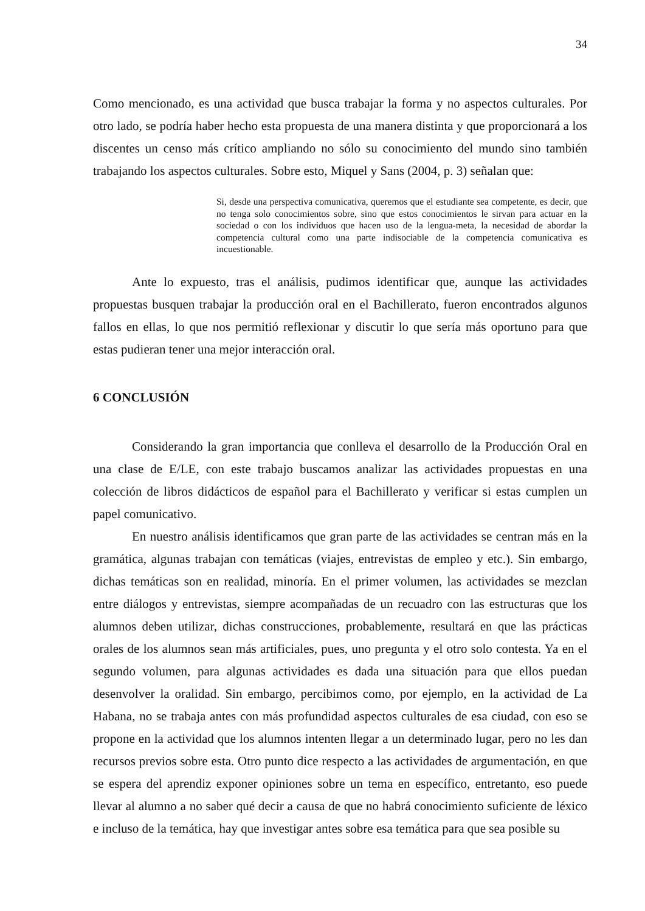34
Como mencionado, es una actividad que busca trabajar la forma y no aspectos culturales. Por otro lado, se podría haber hecho esta propuesta de una manera distinta y que proporcionará a los discentes un censo más crítico ampliando no sólo su conocimiento del mundo sino también trabajando los aspectos culturales. Sobre esto, Miquel y Sans (2004, p. 3) señalan que:
Si, desde una perspectiva comunicativa, queremos que el estudiante sea competente, es decir, que no tenga solo conocimientos sobre, sino que estos conocimientos le sirvan para actuar en la sociedad o con los individuos que hacen uso de la lengua-meta, la necesidad de abordar la competencia cultural como una parte indisociable de la competencia comunicativa es incuestionable.
Ante lo expuesto, tras el análisis, pudimos identificar que, aunque las actividades propuestas busquen trabajar la producción oral en el Bachillerato, fueron encontrados algunos fallos en ellas, lo que nos permitió reflexionar y discutir lo que sería más oportuno para que estas pudieran tener una mejor interacción oral.
6 CONCLUSIÓN
Considerando la gran importancia que conlleva el desarrollo de la Producción Oral en una clase de E/LE, con este trabajo buscamos analizar las actividades propuestas en una colección de libros didácticos de español para el Bachillerato y verificar si estas cumplen un papel comunicativo.
En nuestro análisis identificamos que gran parte de las actividades se centran más en la gramática, algunas trabajan con temáticas (viajes, entrevistas de empleo y etc.). Sin embargo, dichas temáticas son en realidad, minoría. En el primer volumen, las actividades se mezclan entre diálogos y entrevistas, siempre acompañadas de un recuadro con las estructuras que los alumnos deben utilizar, dichas construcciones, probablemente, resultará en que las prácticas orales de los alumnos sean más artificiales, pues, uno pregunta y el otro solo contesta. Ya en el segundo volumen, para algunas actividades es dada una situación para que ellos puedan desenvolver la oralidad. Sin embargo, percibimos como, por ejemplo, en la actividad de La Habana, no se trabaja antes con más profundidad aspectos culturales de esa ciudad, con eso se propone en la actividad que los alumnos intenten llegar a un determinado lugar, pero no les dan recursos previos sobre esta. Otro punto dice respecto a las actividades de argumentación, en que se espera del aprendiz exponer opiniones sobre un tema en específico, entretanto, eso puede llevar al alumno a no saber qué decir a causa de que no habrá conocimiento suficiente de léxico e incluso de la temática, hay que investigar antes sobre esa temática para que sea posible su